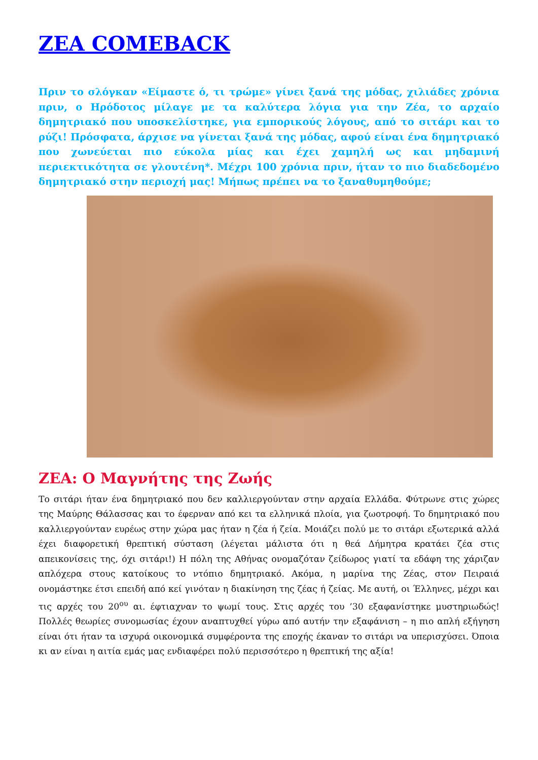ZEA COMEBACK
Πριν το σλόγκαν «Είμαστε ό, τι τρώμε» γίνει ξανά της μόδας, χιλιάδες χρόνια πριν, ο Ηρόδοτος μίλαγε με τα καλύτερα λόγια για την Ζέα, το αρχαίο δημητριακό που υποσκελίστηκε, για εμπορικούς λόγους, από το σιτάρι και το ρύζι! Πρόσφατα, άρχισε να γίνεται ξανά της μόδας, αφού είναι ένα δημητριακό που χωνεύεται πιο εύκολα μίας και έχει χαμηλή ως και μηδαμινή περιεκτικότητα σε γλουτένη*. Μέχρι 100 χρόνια πριν, ήταν το πιο διαδεδομένο δημητριακό στην περιοχή μας! Μήπως πρέπει να το ξαναθυμηθούμε;
ZEA: Ο Μαγνήτης της Ζωής
Το σιτάρι ήταν ένα δημητριακό που δεν καλλιεργούνταν στην αρχαία Ελλάδα. Φύτρωνε στις χώρες της Μαύρης Θάλασσας και το έφερναν από κει τα ελληνικά πλοία, για ζωοτροφή. Το δημητριακό που καλλιεργούνταν ευρέως στην χώρα μας ήταν η ζέα ή ζεία. Μοιάζει πολύ με το σιτάρι εξωτερικά αλλά έχει διαφορετική θρεπτική σύσταση (λέγεται μάλιστα ότι η θεά Δήμητρα κρατάει ζέα στις απεικονίσεις της, όχι σιτάρι!) Η πόλη της Αθήνας ονομαζόταν ζείδωρος γιατί τα εδάφη της χάριζαν απλόχερα στους κατοίκους το ντόπιο δημητριακό. Ακόμα, η μαρίνα της Ζέας, στον Πειραιά ονομάστηκε έτσι επειδή από κεί γινόταν η διακίνηση της ζέας ή ζείας. Με αυτή, οι Έλληνες, μέχρι και τις αρχές του 20<sup>ου</sup> αι. έφτιαχναν το ψωμί τους. Στις αρχές του ’30 εξαφανίστηκε μυστηριωδώς! Πολλές θεωρίες συνομωσίας έχουν αναπτυχθεί γύρω από αυτήν την εξαφάνιση – η πιο απλή εξήγηση είναι ότι ήταν τα ισχυρά οικονομικά συμφέροντα της εποχής έκαναν το σιτάρι να υπερισχύσει. Όποια κι αν είναι η αιτία εμάς μας ενδιαφέρει πολύ περισσότερο η θρεπτική της αξία!